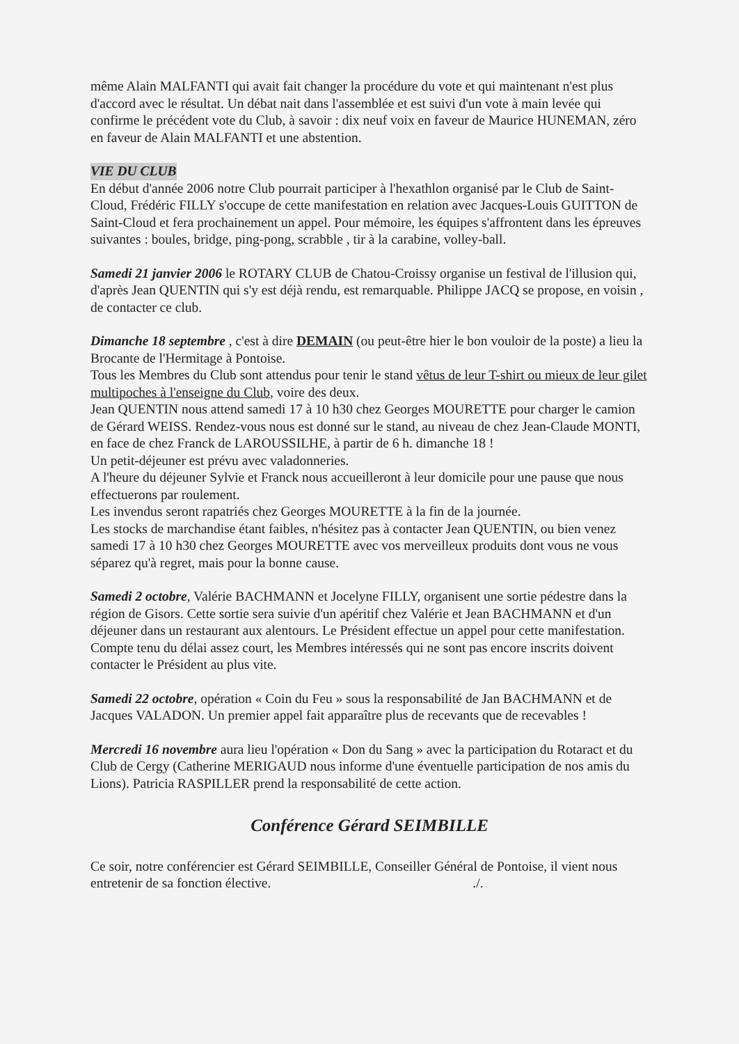même Alain MALFANTI qui avait fait changer la procédure du vote et qui maintenant n'est plus d'accord avec le résultat. Un débat nait dans l'assemblée et est suivi d'un vote à main levée qui confirme le précédent vote du Club, à savoir : dix neuf voix en faveur de Maurice HUNEMAN, zéro en faveur de Alain MALFANTI et une abstention.
VIE DU CLUB
En début d'année 2006 notre Club pourrait participer à l'hexathlon organisé par le Club de Saint-Cloud, Frédéric FILLY s'occupe de cette manifestation en relation avec Jacques-Louis GUITTON de Saint-Cloud et fera prochainement un appel. Pour mémoire, les équipes s'affrontent dans les épreuves suivantes : boules, bridge, ping-pong, scrabble , tir à la carabine, volley-ball.
Samedi 21 janvier 2006 le ROTARY CLUB de Chatou-Croissy organise un festival de l'illusion qui, d'après Jean QUENTIN qui s'y est déjà rendu, est remarquable. Philippe JACQ se propose, en voisin , de contacter ce club.
Dimanche 18 septembre , c'est à dire DEMAIN (ou peut-être hier le bon vouloir de la poste) a lieu la Brocante de l'Hermitage à Pontoise.
Tous les Membres du Club sont attendus pour tenir le stand vêtus de leur T-shirt ou mieux de leur gilet multipoches à l'enseigne du Club, voire des deux.
Jean QUENTIN nous attend samedi 17 à 10 h30 chez Georges MOURETTE pour charger le camion de Gérard WEISS. Rendez-vous nous est donné sur le stand, au niveau de chez Jean-Claude MONTI, en face de chez Franck de LAROUSSILHE, à partir de 6 h. dimanche 18 !
Un petit-déjeuner est prévu avec valadonneries.
A l'heure du déjeuner Sylvie et Franck nous accueilleront à leur domicile pour une pause que nous effectuerons par roulement.
Les invendus seront rapatriés chez Georges MOURETTE à la fin de la journée.
Les stocks de marchandise étant faibles, n'hésitez pas à contacter Jean QUENTIN, ou bien venez samedi 17 à 10 h30 chez Georges MOURETTE avec vos merveilleux produits dont vous ne vous séparez qu'à regret, mais pour la bonne cause.
Samedi 2 octobre, Valérie BACHMANN et Jocelyne FILLY, organisent une sortie pédestre dans la région de Gisors. Cette sortie sera suivie d'un apéritif chez Valérie et Jean BACHMANN et d'un déjeuner dans un restaurant aux alentours. Le Président effectue un appel pour cette manifestation. Compte tenu du délai assez court, les Membres intéressés qui ne sont pas encore inscrits doivent contacter le Président au plus vite.
Samedi 22 octobre, opération « Coin du Feu » sous la responsabilité de Jan BACHMANN et de Jacques VALADON. Un premier appel fait apparaître plus de recevants que de recevables !
Mercredi 16 novembre aura lieu l'opération « Don du Sang » avec la participation du Rotaract et du Club de Cergy (Catherine MERIGAUD nous informe d'une éventuelle participation de nos amis du Lions). Patricia RASPILLER prend la responsabilité de cette action.
Conférence Gérard SEIMBILLE
Ce soir, notre conférencier est Gérard SEIMBILLE, Conseiller Général de Pontoise, il vient nous entretenir de sa fonction élective../.